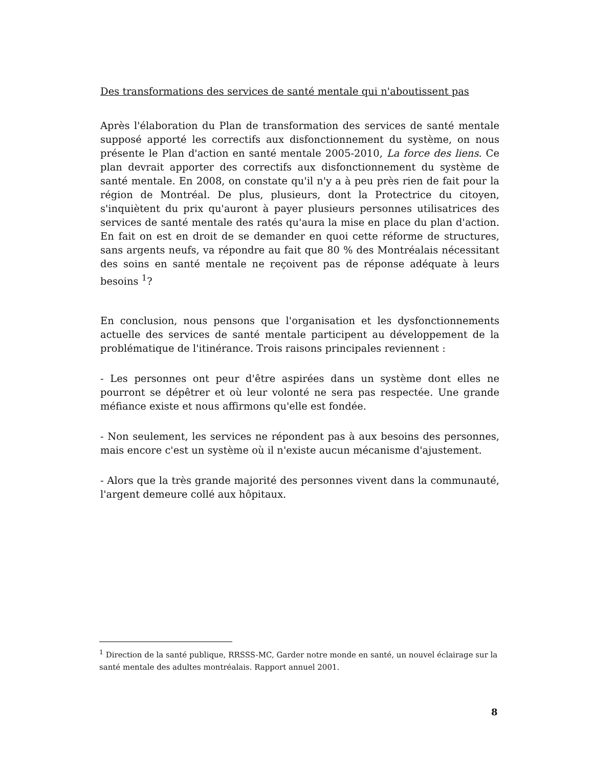Des transformations des services de santé mentale qui n'aboutissent pas
Après l'élaboration du Plan de transformation des services de santé mentale supposé apporté les correctifs aux disfonctionnement du système, on nous présente le Plan d'action en santé mentale 2005-2010, La force des liens. Ce plan devrait apporter des correctifs aux disfonctionnement du système de santé mentale. En 2008, on constate qu'il n'y a à peu près rien de fait pour la région de Montréal. De plus, plusieurs, dont la Protectrice du citoyen, s'inquiètent du prix qu'auront à payer plusieurs personnes utilisatrices des services de santé mentale des ratés qu'aura la mise en place du plan d'action. En fait on est en droit de se demander en quoi cette réforme de structures, sans argents neufs, va répondre au fait que 80 % des Montréalais nécessitant des soins en santé mentale ne reçoivent pas de réponse adéquate à leurs besoins <sup>1</sup>?
En conclusion, nous pensons que l'organisation et les dysfonctionnements actuelle des services de santé mentale participent au développement de la problématique de l'itinérance. Trois raisons principales reviennent :
- Les personnes ont peur d'être aspirées dans un système dont elles ne pourront se dépêtrer et où leur volonté ne sera pas respectée. Une grande méfiance existe et nous affirmons qu'elle est fondée.
- Non seulement, les services ne répondent pas à aux besoins des personnes, mais encore c'est un système où il n'existe aucun mécanisme d'ajustement.
- Alors que la très grande majorité des personnes vivent dans la communauté, l'argent demeure collé aux hôpitaux.
<sup>1</sup> Direction de la santé publique, RRSSS-MC, Garder notre monde en santé, un nouvel éclairage sur la santé mentale des adultes montréalais. Rapport annuel 2001.
8